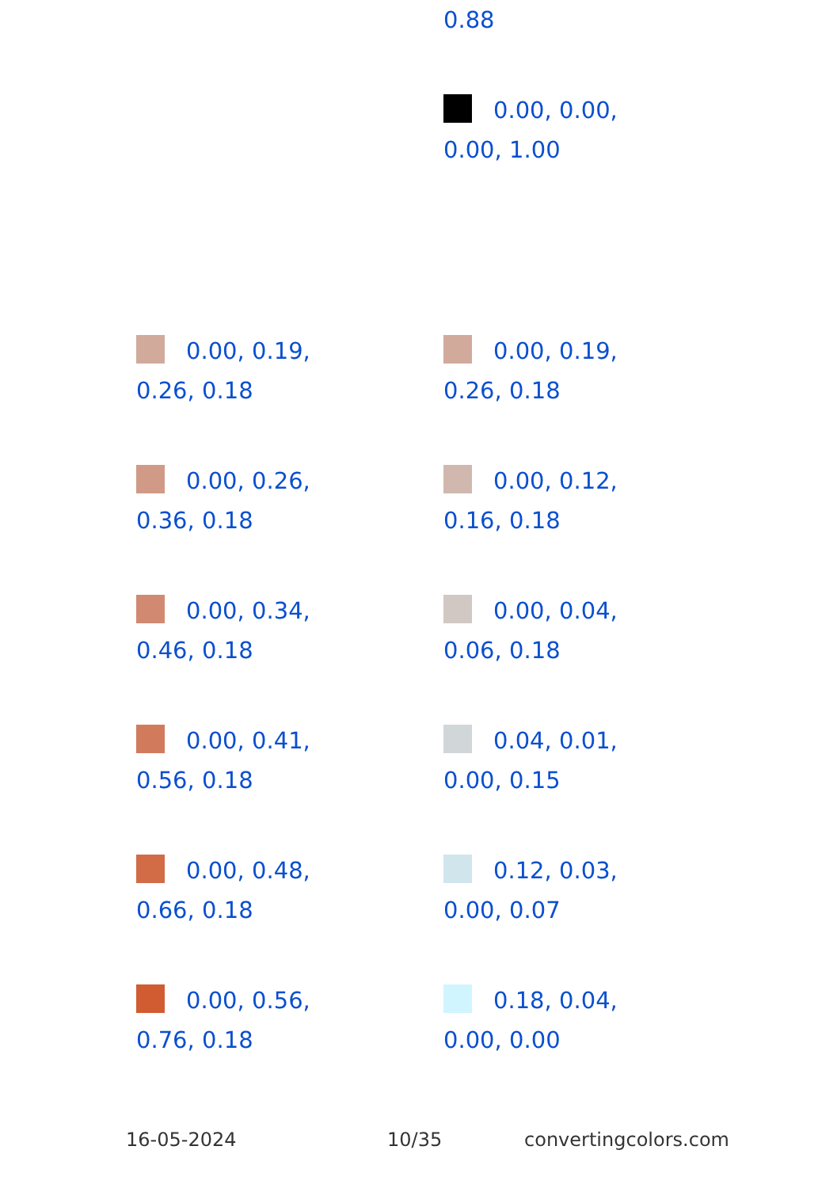0.88
0.00, 0.00, 0.00, 1.00
0.00, 0.19, 0.26, 0.18
0.00, 0.19, 0.26, 0.18
0.00, 0.26, 0.36, 0.18
0.00, 0.12, 0.16, 0.18
0.00, 0.34, 0.46, 0.18
0.00, 0.04, 0.06, 0.18
0.00, 0.41, 0.56, 0.18
0.04, 0.01, 0.00, 0.15
0.00, 0.48, 0.66, 0.18
0.12, 0.03, 0.00, 0.07
0.00, 0.56, 0.76, 0.18
0.18, 0.04, 0.00, 0.00
16-05-2024 10/35 convertingcolors.com